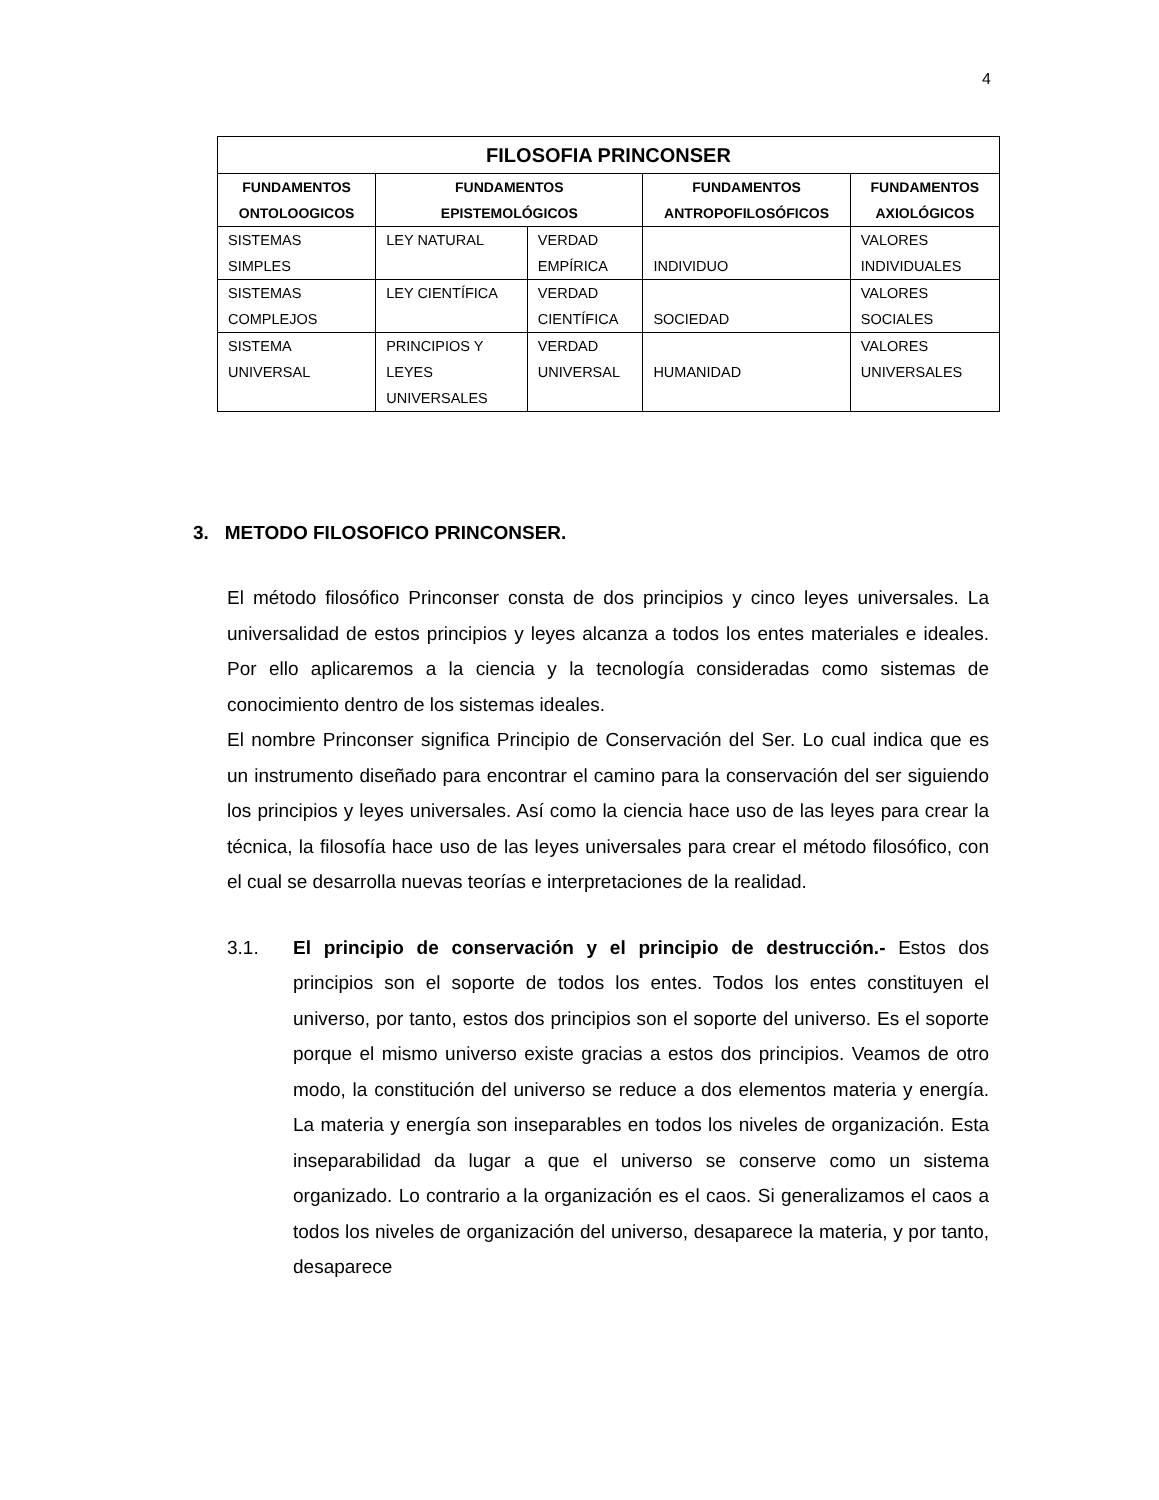4
| FILOSOFIA PRINCONSER | | | | |
| --- | --- | --- | --- | --- |
| FUNDAMENTOS ONTOLOOGICOS | FUNDAMENTOS EPISTEMOLÓGICOS | | FUNDAMENTOS ANTROPOFILOSÓFICOS | FUNDAMENTOS AXIOLÓGICOS |
| SISTEMAS SIMPLES | LEY NATURAL | VERDAD EMPÍRICA | INDIVIDUO | VALORES INDIVIDUALES |
| SISTEMAS COMPLEJOS | LEY CIENTÍFICA | VERDAD CIENTÍFICA | SOCIEDAD | VALORES SOCIALES |
| SISTEMA UNIVERSAL | PRINCIPIOS Y LEYES UNIVERSALES | VERDAD UNIVERSAL | HUMANIDAD | VALORES UNIVERSALES |
3. METODO FILOSOFICO PRINCONSER.
El método filosófico Princonser consta de dos principios y cinco leyes universales. La universalidad de estos principios y leyes alcanza a todos los entes materiales e ideales. Por ello aplicaremos a la ciencia y la tecnología consideradas como sistemas de conocimiento dentro de los sistemas ideales.
El nombre Princonser significa Principio de Conservación del Ser. Lo cual indica que es un instrumento diseñado para encontrar el camino para la conservación del ser siguiendo los principios y leyes universales. Así como la ciencia hace uso de las leyes para crear la técnica, la filosofía hace uso de las leyes universales para crear el método filosófico, con el cual se desarrolla nuevas teorías e interpretaciones de la realidad.
3.1. El principio de conservación y el principio de destrucción.- Estos dos principios son el soporte de todos los entes. Todos los entes constituyen el universo, por tanto, estos dos principios son el soporte del universo. Es el soporte porque el mismo universo existe gracias a estos dos principios. Veamos de otro modo, la constitución del universo se reduce a dos elementos materia y energía. La materia y energía son inseparables en todos los niveles de organización. Esta inseparabilidad da lugar a que el universo se conserve como un sistema organizado. Lo contrario a la organización es el caos. Si generalizamos el caos a todos los niveles de organización del universo, desaparece la materia, y por tanto, desaparece